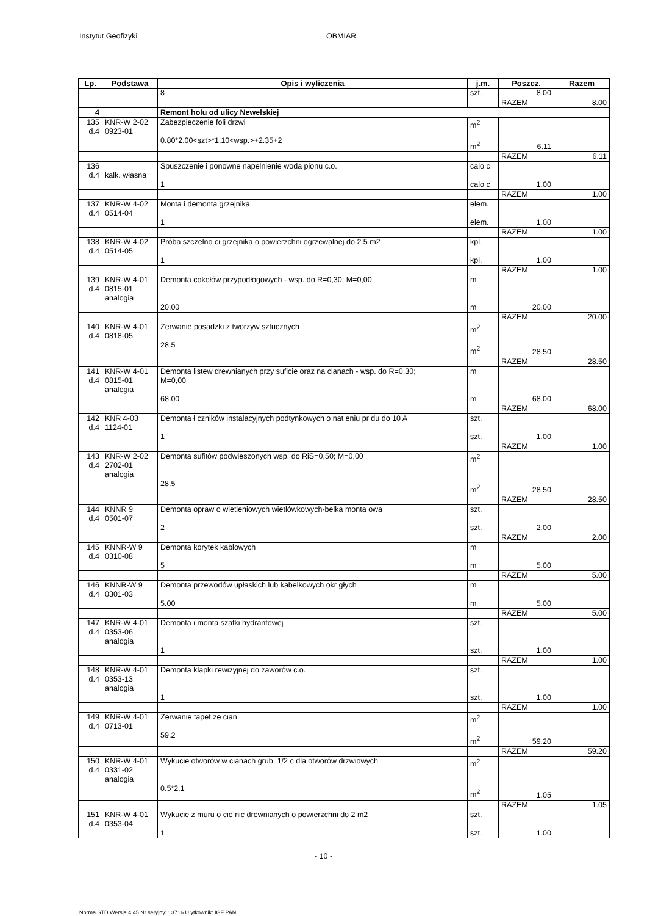Instytut Geofizyki OBMIAR
| Lp. | Podstawa | Opis i wyliczenia | j.m. | Poszcz. | Razem |
| --- | --- | --- | --- | --- | --- |
| | | 8 | szt. | 8.00 | |
| | | | | RAZEM | 8.00 |
| 4 | | Remont holu od ulicy Newelskiej | | | |
| 135 d.4 | KNR-W 2-02 0923-01 | Zabezpieczenie foli drzwi 0.80*2.00<szt>*1.10<wsp.>+2.35+2 | m<sup>2</sup> m<sup>2</sup> | 6.11 | |
| | | | | RAZEM | 6.11 |
| 136 d.4 | kalk. własna | Spuszczenie i ponowne napelnienie woda pionu c.o. 1 | calo c calo c | 1.00 | |
| | | | | RAZEM | 1.00 |
| 137 d.4 | KNR-W 4-02 0514-04 | Monta i demonta grzejnika 1 | elem. elem. | 1.00 | |
| | | | | RAZEM | 1.00 |
| 138 d.4 | KNR-W 4-02 0514-05 | Próba szczelno ci grzejnika o powierzchni ogrzewalnej do 2.5 m2 1 | kpl. kpl. | 1.00 | |
| | | | | RAZEM | 1.00 |
| 139 d.4 | KNR-W 4-01 0815-01 analogia | Demonta cokołów przypodłogowych - wsp. do R=0,30; M=0,00 20.00 | m m | 20.00 | |
| | | | | RAZEM | 20.00 |
| 140 d.4 | KNR-W 4-01 0818-05 | Zerwanie posadzki z tworzyw sztucznych 28.5 | m<sup>2</sup> m<sup>2</sup> | 28.50 | |
| | | | | RAZEM | 28.50 |
| 141 d.4 | KNR-W 4-01 0815-01 analogia | Demonta listew drewnianych przy suficie oraz na cianach - wsp. do R=0,30; M=0,00 68.00 | m m | 68.00 | |
| | | | | RAZEM | 68.00 |
| 142 d.4 | KNR 4-03 1124-01 | Demonta ł czników instalacyjnych podtynkowych o nat eniu pr du do 10 A 1 | szt. szt. | 1.00 | |
| | | | | RAZEM | 1.00 |
| 143 d.4 | KNR-W 2-02 2702-01 analogia | Demonta sufitów podwieszonych wsp. do RiS=0,50; M=0,00 28.5 | m<sup>2</sup> m<sup>2</sup> | 28.50 | |
| | | | | RAZEM | 28.50 |
| 144 d.4 | KNNR 9 0501-07 | Demonta opraw o wietleniowych wietlówkowych-belka monta owa 2 | szt. szt. | 2.00 | |
| | | | | RAZEM | 2.00 |
| 145 d.4 | KNNR-W 9 0310-08 | Demonta korytek kablowych 5 | m m | 5.00 | |
| | | | | RAZEM | 5.00 |
| 146 d.4 | KNNR-W 9 0301-03 | Demonta przewodów upłaskich lub kabelkowych okr głych 5.00 | m m | 5.00 | |
| | | | | RAZEM | 5.00 |
| 147 d.4 | KNR-W 4-01 0353-06 analogia | Demonta i monta szafki hydrantowej 1 | szt. szt. | 1.00 | |
| | | | | RAZEM | 1.00 |
| 148 d.4 | KNR-W 4-01 0353-13 analogia | Demonta klapki rewizyjnej do zaworów c.o. 1 | szt. szt. | 1.00 | |
| | | | | RAZEM | 1.00 |
| 149 d.4 | KNR-W 4-01 0713-01 | Zerwanie tapet ze cian 59.2 | m<sup>2</sup> m<sup>2</sup> | 59.20 | |
| | | | | RAZEM | 59.20 |
| 150 d.4 | KNR-W 4-01 0331-02 analogia | Wykucie otworów w cianach grub. 1/2 c dla otworów drzwiowych 0.5*2.1 | m<sup>2</sup> m<sup>2</sup> | 1.05 | |
| | | | | RAZEM | 1.05 |
| 151 d.4 | KNR-W 4-01 0353-04 | Wykucie z muru o cie nic drewnianych o powierzchni do 2 m2 1 | szt. szt. | 1.00 | |
- 10 -
Norma STD Wersja 4.45 Nr seryjny: 13716 U ytkownik: IGF PAN